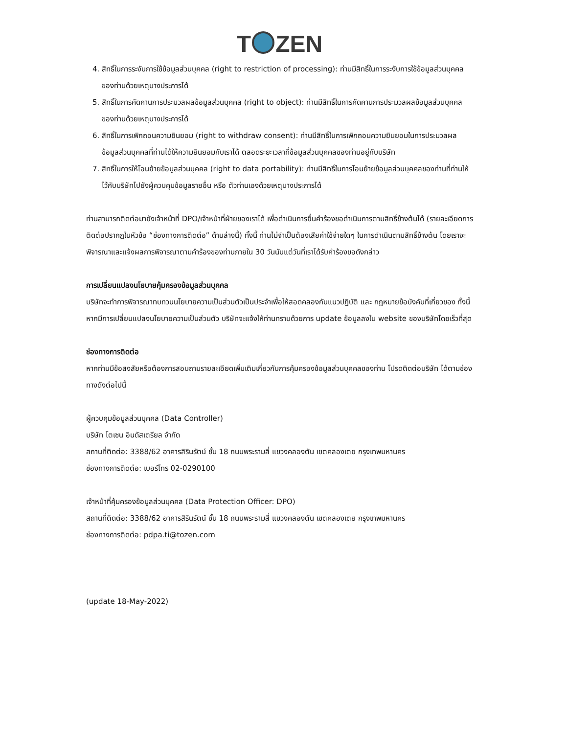T ZEN
4. สิทธิ์ในการระงับการใช้ข้อมูลส่วนบุคคล (right to restriction of processing): ท่านมีสิทธิ์ในการระงับการใช้ข้อมูลส่วนบุคคลของท่านด้วยเหตุบางประการได้
5. สิทธิ์ในการคัดคานการประมวลผลข้อมูลส่วนบุคคล (right to object): ท่านมีสิทธิ์ในการคัดคานการประมวลผลข้อมูลส่วนบุคคลของท่านด้วยเหตุบางประการได้
6. สิทธิ์ในการเพิกถอนความยินยอม (right to withdraw consent): ท่านมีสิทธิ์ในการเพิกถอนความยินยอมในการประมวลผลข้อมูลส่วนบุคคลที่ท่านได้ให้ความยินยอมกับเราได้ ตลอดระยะเวลาที่ข้อมูลส่วนบุคคลของท่านอยู่กับบริษัท
7. สิทธิ์ในการให้โอนย้ายข้อมูลส่วนบุคคล (right to data portability): ท่านมีสิทธิ์ในการโอนย้ายข้อมูลส่วนบุคคลของท่านที่ท่านให้ไว้กับบริษัทไปยังผู้ควบคุมข้อมูลรายอื่น หรือ ตัวท่านเองด้วยเหตุบางประการได้
ท่านสามารถติดต่อมายังเจ้าหน้าที่ DPO/เจ้าหน้าที่ฝ่ายของเราได้ เพื่อดำเนินการยื่นคำร้องขอดำเนินการตามสิทธิ์ข้างต้นได้ (รายละเอียดการติดต่อปรากฏในหัวข้อ “ช่องทางการติดต่อ” ด้านล่างนี้) ทั้งนี้ ท่านไม่จำเป็นต้องเสียค่าใช้จ่ายใดๆ ในการดำเนินตามสิทธิ์ข้างต้น โดยเราจะพิจารณาและแจ้งผลการพิจารณาตามคำร้องของท่านภายใน 30 วันนับแต่วันที่เราได้รับคำร้องขอดังกล่าว
การเปลี่ยนแปลงนโยบายคุ้มครองข้อมูลส่วนบุคคล
บริษัทจะทำการพิจารณาทบทวนนโยบายความเป็นส่วนตัวเป็นประจำเพื่อให้สอดคลองกับแนวปฏิบัติ และ กฎหมายข้อบังคับที่เกี่ยวของ ทั้งนี้ หากมีการเปลี่ยนแปลงนโยบายความเป็นส่วนตัว บริษัทจะแจ้งให้ท่านทราบด้วยการ update ข้อมูลลงใน website ของบริษัทโดยเร็วที่สุด
ช่องทางการติดต่อ
หากท่านมีข้อสงสัยหรือต้องการสอบถามรายละเอียดเพิ่มเติมเกี่ยวกับการคุ้มครองข้อมูลส่วนบุคคลของท่าน โปรดติดต่อบริษัท ได้ตามช่องทางดังต่อไปนี้
ผู้ควบคุมข้อมูลส่วนบุคคล (Data Controller)
บริษัท โตเซน อินดัสเตรียล จำกัด
สถานที่ติดต่อ: 3388/62 อาคารสิรินรัตน์ ชั้น 18 ถนนพระรามสี่ แขวงคลองตัน เขตคลองเตย กรุงเทพมหานคร
ช่องทางการติดต่อ: เบอร์โทร 02-0290100
เจ้าหน้าที่คุ้มครองข้อมูลส่วนบุคคล (Data Protection Officer: DPO)
สถานที่ติดต่อ: 3388/62 อาคารสิรินรัตน์ ชั้น 18 ถนนพระรามสี่ แขวงคลองตัน เขตคลองเตย กรุงเทพมหานคร
ช่องทางการติดต่อ: pdpa.ti@tozen.com
(update 18-May-2022)